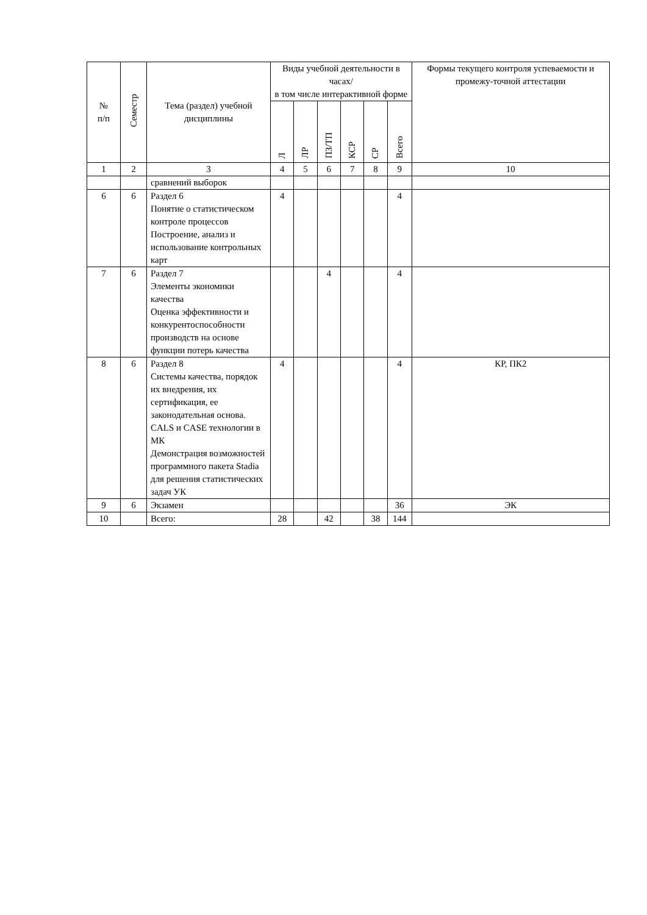| № п/п | Семестр | Тема (раздел) учебной дисциплины | Виды учебной деятельности в часах/ в том числе интерактивной форме | | | | | | Формы текущего контроля успеваемости и промежу-точной аттестации |
| --- | --- | --- | --- | --- | --- | --- | --- | --- | --- |
| | | | Л | ЛР | ПЗ/ТП | КСР | СР | Всего | |
| 1 | 2 | 3 | 4 | 5 | 6 | 7 | 8 | 9 | 10 |
| | | сравнений выборок | | | | | | | |
| 6 | 6 | Раздел 6 Понятие о статистическом контроле процессов Построение, анализ и использование контрольных карт | 4 | | | | | 4 | |
| 7 | 6 | Раздел 7 Элементы экономики качества Оценка эффективности и конкурентоспособности производств на основе функции потерь качества | | | 4 | | | 4 | |
| 8 | 6 | Раздел 8 Системы качества, порядок их внедрения, их сертификация, ее законодательная основа. CALS и CASE технологии в МК Демонстрация возможностей программного пакета Stadia для решения статистических задач УК | 4 | | | | | 4 | КР, ПК2 |
| 9 | 6 | Экзамен | | | | | | 36 | ЭК |
| 10 | | Всего: | 28 | | 42 | | 38 | 144 | |